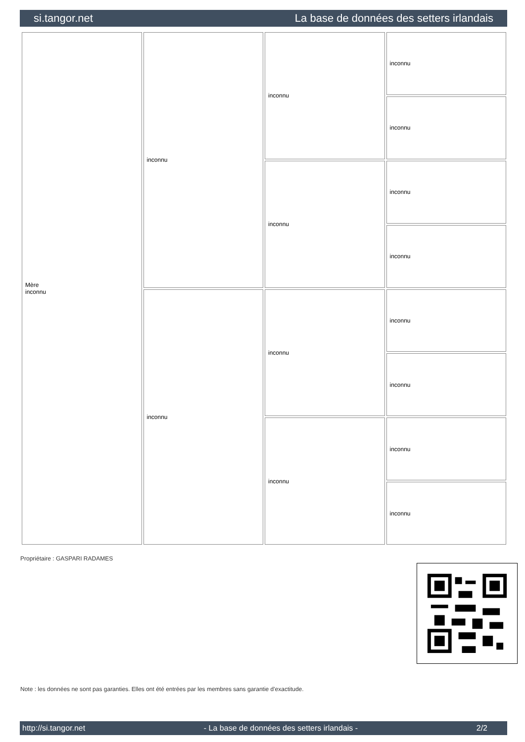si.tangor.net La base de données des setters irlandais
| Mère inconnu | inconnu | inconnu | inconnu |
| | | | inconnu |
| | | inconnu | inconnu |
| | | | inconnu |
| | inconnu | inconnu | inconnu |
| | | | inconnu |
| | | inconnu | inconnu |
| | | | inconnu |
Propriétaire : GASPARI RADAMES
Note : les données ne sont pas garanties. Elles ont été entrées par les membres sans garantie d'exactitude.
http://si.tangor.net - La base de données des setters irlandais - 2/2